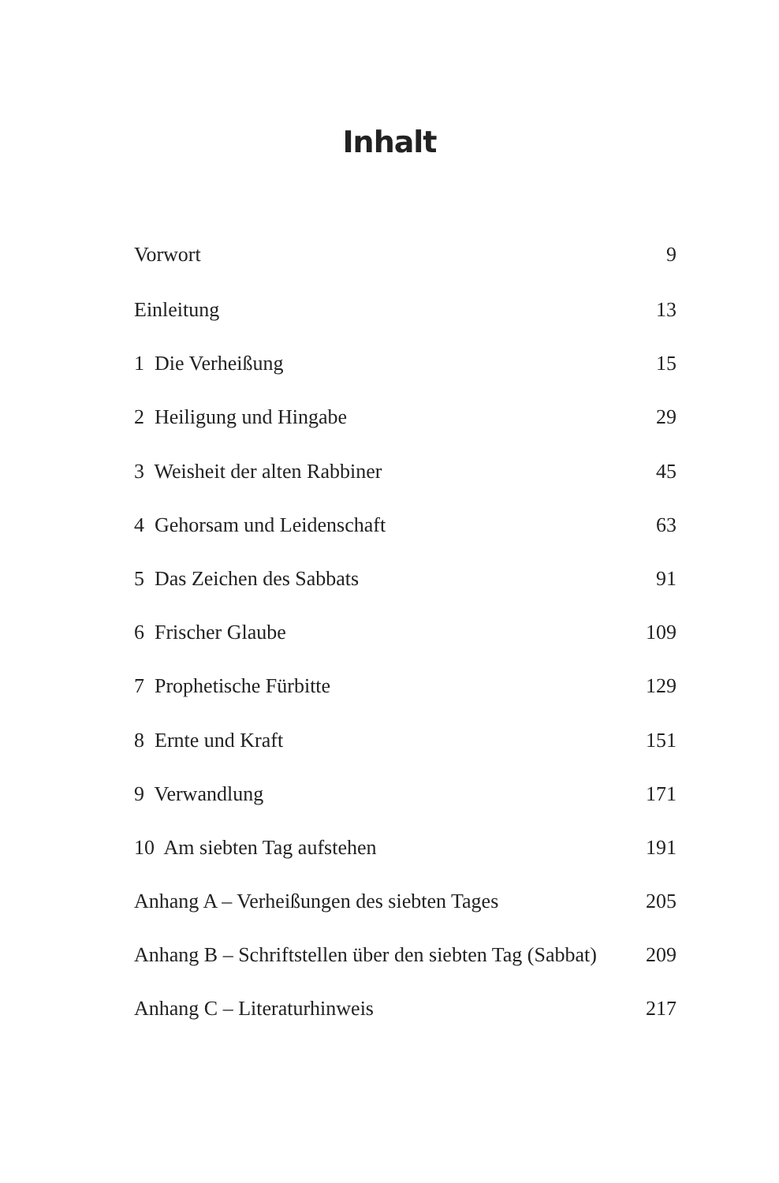Inhalt
Vorwort 9
Einleitung 13
1 Die Verheißung 15
2 Heiligung und Hingabe 29
3 Weisheit der alten Rabbiner 45
4 Gehorsam und Leidenschaft 63
5 Das Zeichen des Sabbats 91
6 Frischer Glaube 109
7 Prophetische Fürbitte 129
8 Ernte und Kraft 151
9 Verwandlung 171
10 Am siebten Tag aufstehen 191
Anhang A – Verheißungen des siebten Tages 205
Anhang B – Schriftstellen über den siebten Tag (Sabbat) 209
Anhang C – Literaturhinweis 217